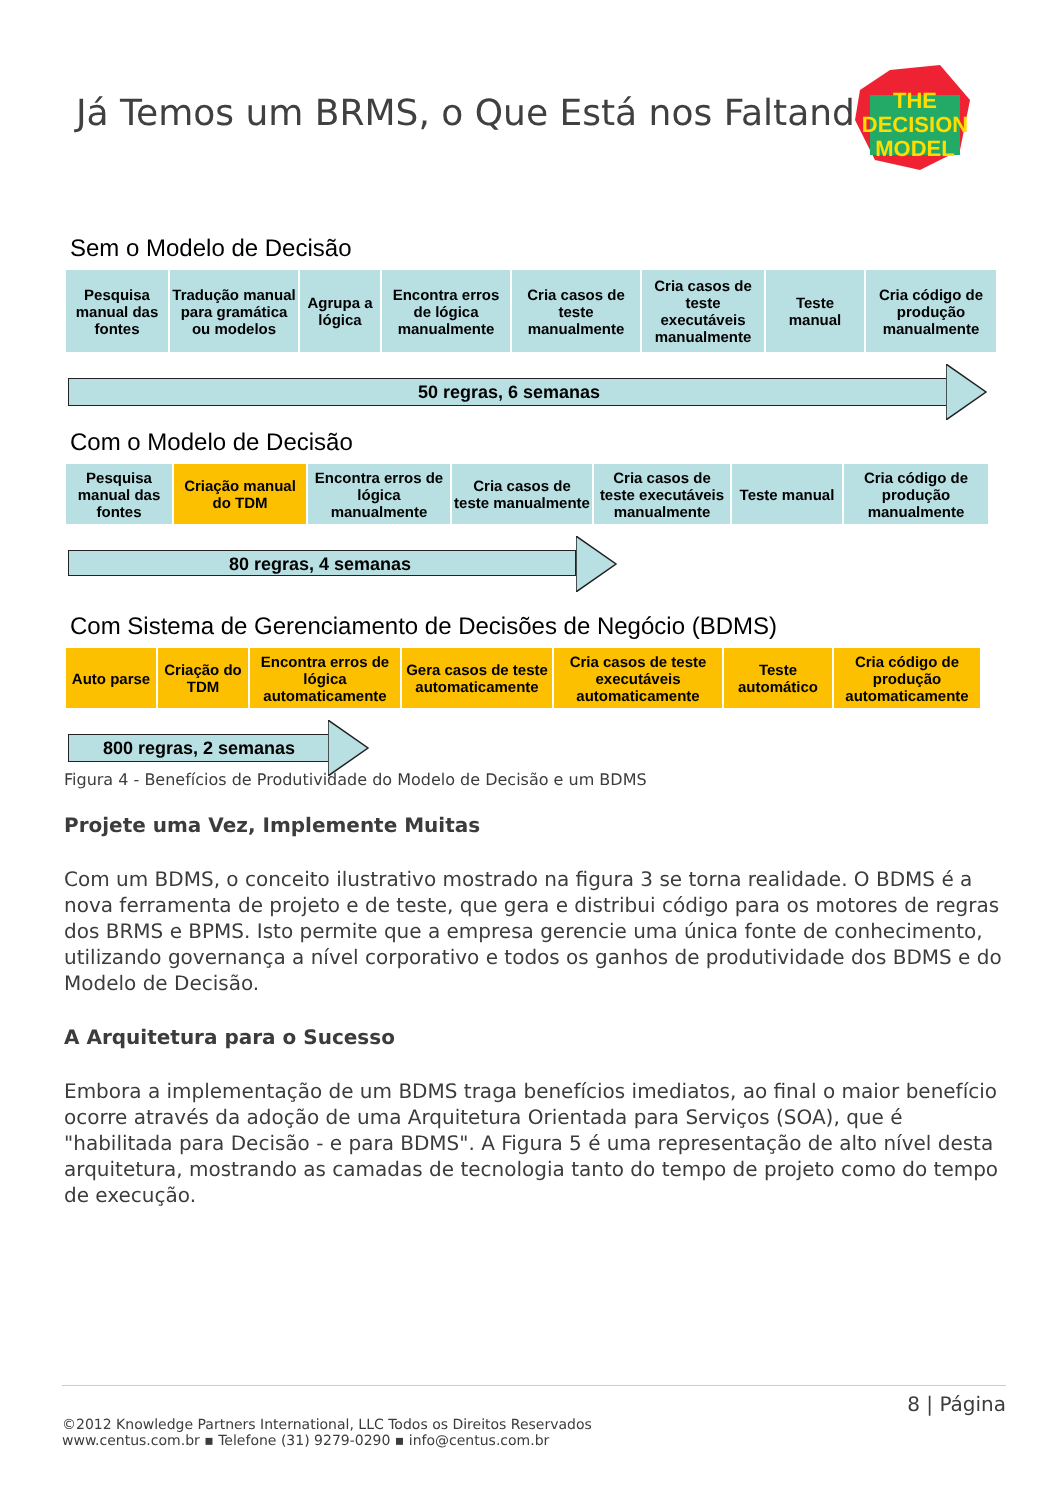Já Temos um BRMS, o Que Está nos Faltando?
THE
DECISION
MODEL
Sem o Modelo de Decisão
Pesquisa manual das fontes
Tradução manual para gramática ou modelos
Agrupa a lógica
Encontra erros de lógica manualmente
Cria casos de teste manualmente
Cria casos de teste executáveis manualmente
Teste manual
Cria código de produção manualmente
50 regras, 6 semanas
Com o Modelo de Decisão
Pesquisa manual das fontes
Criação manual do TDM
Encontra erros de lógica manualmente
Cria casos de teste manualmente
Cria casos de teste executáveis manualmente
Teste manual
Cria código de produção manualmente
80 regras, 4 semanas
Com Sistema de Gerenciamento de Decisões de Negócio (BDMS)
Auto parse
Criação do TDM
Encontra erros de lógica automaticamente
Gera casos de teste automaticamente
Cria casos de teste executáveis automaticamente
Teste automático
Cria código de produção automaticamente
800 regras, 2 semanas
Figura 4 - Benefícios de Produtividade do Modelo de Decisão e um BDMS
Projete uma Vez, Implemente Muitas
Com um BDMS, o conceito ilustrativo mostrado na figura 3 se torna realidade. O BDMS é a nova ferramenta de projeto e de teste, que gera e distribui código para os motores de regras dos BRMS e BPMS. Isto permite que a empresa gerencie uma única fonte de conhecimento, utilizando governança a nível corporativo e todos os ganhos de produtividade dos BDMS e do Modelo de Decisão.
A Arquitetura para o Sucesso
Embora a implementação de um BDMS traga benefícios imediatos, ao final o maior benefício ocorre através da adoção de uma Arquitetura Orientada para Serviços (SOA), que é "habilitada para Decisão - e para BDMS". A Figura 5 é uma representação de alto nível desta arquitetura, mostrando as camadas de tecnologia tanto do tempo de projeto como do tempo de execução.
8 | Página
©2012 Knowledge Partners International, LLC Todos os Direitos Reservados
www.centus.com.br ▪ Telefone (31) 9279-0290 ▪ info@centus.com.br